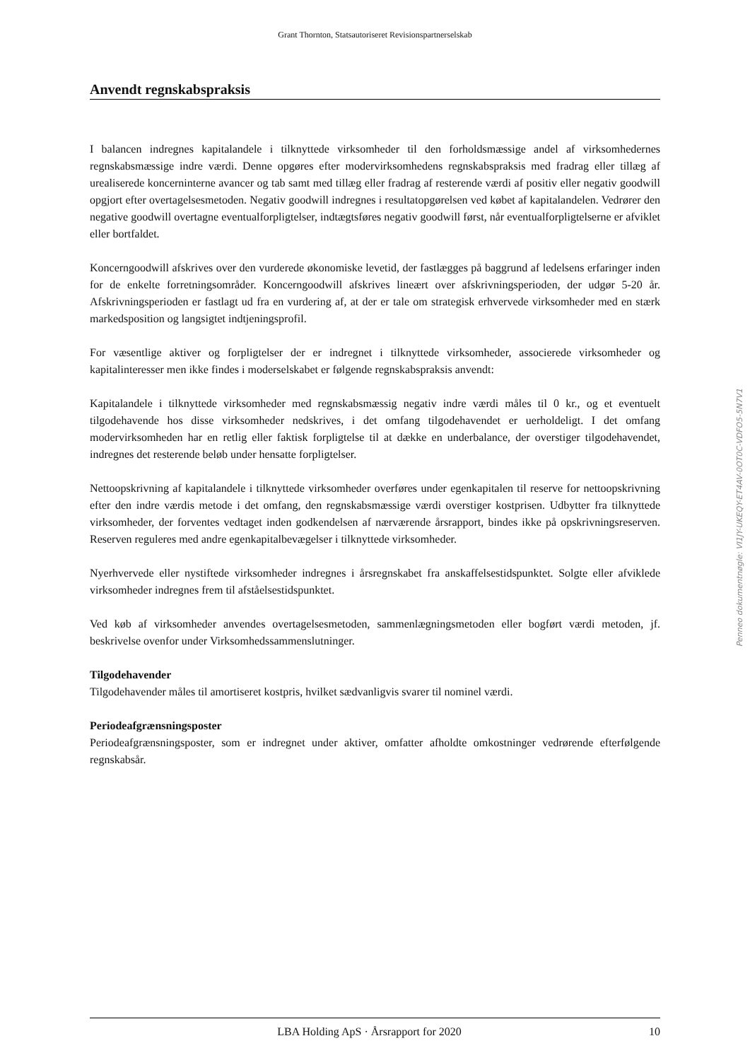Grant Thornton, Statsautoriseret Revisionspartnerselskab
Anvendt regnskabspraksis
I balancen indregnes kapitalandele i tilknyttede virksomheder til den forholdsmæssige andel af virksomhedernes regnskabsmæssige indre værdi. Denne opgøres efter modervirksomhedens regnskabspraksis med fradrag eller tillæg af urealiserede koncerninterne avancer og tab samt med tillæg eller fradrag af resterende værdi af positiv eller negativ goodwill opgjort efter overtagelsesmetoden. Negativ goodwill indregnes i resultatopgørelsen ved købet af kapitalandelen. Vedrører den negative goodwill overtagne eventualforpligtelser, indtægtsføres negativ goodwill først, når eventualforpligtelserne er afviklet eller bortfaldet.
Koncerngoodwill afskrives over den vurderede økonomiske levetid, der fastlægges på baggrund af ledelsens erfaringer inden for de enkelte forretningsområder. Koncerngoodwill afskrives lineært over afskrivningsperioden, der udgør 5-20 år. Afskrivningsperioden er fastlagt ud fra en vurdering af, at der er tale om strategisk erhvervede virksomheder med en stærk markedsposition og langsigtet indtjeningsprofil.
For væsentlige aktiver og forpligtelser der er indregnet i tilknyttede virksomheder, associerede virksomheder og kapitalinteresser men ikke findes i moderselskabet er følgende regnskabspraksis anvendt:
Kapitalandele i tilknyttede virksomheder med regnskabsmæssig negativ indre værdi måles til 0 kr., og et eventuelt tilgodehavende hos disse virksomheder nedskrives, i det omfang tilgodehavendet er uerholdeligt. I det omfang modervirksomheden har en retlig eller faktisk forpligtelse til at dække en underbalance, der overstiger tilgodehavendet, indregnes det resterende beløb under hensatte forpligtelser.
Nettoopskrivning af kapitalandele i tilknyttede virksomheder overføres under egenkapitalen til reserve for nettoopskrivning efter den indre værdis metode i det omfang, den regnskabsmæssige værdi overstiger kostprisen. Udbytter fra tilknyttede virksomheder, der forventes vedtaget inden godkendelsen af nærværende årsrapport, bindes ikke på opskrivningsreserven. Reserven reguleres med andre egenkapitalbevægelser i tilknyttede virksomheder.
Nyerhvervede eller nystiftede virksomheder indregnes i årsregnskabet fra anskaffelsestidspunktet. Solgte eller afviklede virksomheder indregnes frem til afståelsestidspunktet.
Ved køb af virksomheder anvendes overtagelsesmetoden, sammenlægningsmetoden eller bogført værdi metoden, jf. beskrivelse ovenfor under Virksomhedssammenslutninger.
Tilgodehavender
Tilgodehavender måles til amortiseret kostpris, hvilket sædvanligvis svarer til nominel værdi.
Periodeafgrænsningsposter
Periodeafgrænsningsposter, som er indregnet under aktiver, omfatter afholdte omkostninger vedrørende efterfølgende regnskabsår.
Penneo dokumentnøgle: VI1JY-UKEQY-ET4AV-0OT0C-VDFO5-5N7V1
LBA Holding ApS · Årsrapport for 2020 10